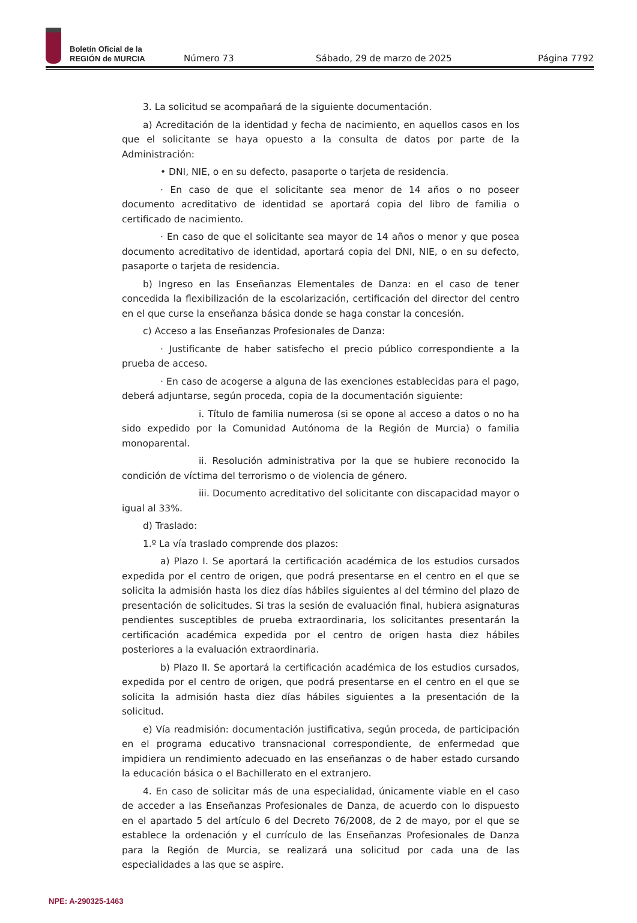Boletín Oficial de la
REGIÓN de MURCIA
Número 73
Sábado, 29 de marzo de 2025
Página 7792
3. La solicitud se acompañará de la siguiente documentación.
a) Acreditación de la identidad y fecha de nacimiento, en aquellos casos en los que el solicitante se haya opuesto a la consulta de datos por parte de la Administración:
• DNI, NIE, o en su defecto, pasaporte o tarjeta de residencia.
· En caso de que el solicitante sea menor de 14 años o no poseer documento acreditativo de identidad se aportará copia del libro de familia o certificado de nacimiento.
· En caso de que el solicitante sea mayor de 14 años o menor y que posea documento acreditativo de identidad, aportará copia del DNI, NIE, o en su defecto, pasaporte o tarjeta de residencia.
b) Ingreso en las Enseñanzas Elementales de Danza: en el caso de tener concedida la flexibilización de la escolarización, certificación del director del centro en el que curse la enseñanza básica donde se haga constar la concesión.
c) Acceso a las Enseñanzas Profesionales de Danza:
· Justificante de haber satisfecho el precio público correspondiente a la prueba de acceso.
· En caso de acogerse a alguna de las exenciones establecidas para el pago, deberá adjuntarse, según proceda, copia de la documentación siguiente:
i. Título de familia numerosa (si se opone al acceso a datos o no ha sido expedido por la Comunidad Autónoma de la Región de Murcia) o familia monoparental.
ii. Resolución administrativa por la que se hubiere reconocido la condición de víctima del terrorismo o de violencia de género.
iii. Documento acreditativo del solicitante con discapacidad mayor o igual al 33%.
d) Traslado:
1.º La vía traslado comprende dos plazos:
a) Plazo I. Se aportará la certificación académica de los estudios cursados expedida por el centro de origen, que podrá presentarse en el centro en el que se solicita la admisión hasta los diez días hábiles siguientes al del término del plazo de presentación de solicitudes. Si tras la sesión de evaluación final, hubiera asignaturas pendientes susceptibles de prueba extraordinaria, los solicitantes presentarán la certificación académica expedida por el centro de origen hasta diez hábiles posteriores a la evaluación extraordinaria.
b) Plazo II. Se aportará la certificación académica de los estudios cursados, expedida por el centro de origen, que podrá presentarse en el centro en el que se solicita la admisión hasta diez días hábiles siguientes a la presentación de la solicitud.
e) Vía readmisión: documentación justificativa, según proceda, de participación en el programa educativo transnacional correspondiente, de enfermedad que impidiera un rendimiento adecuado en las enseñanzas o de haber estado cursando la educación básica o el Bachillerato en el extranjero.
4. En caso de solicitar más de una especialidad, únicamente viable en el caso de acceder a las Enseñanzas Profesionales de Danza, de acuerdo con lo dispuesto en el apartado 5 del artículo 6 del Decreto 76/2008, de 2 de mayo, por el que se establece la ordenación y el currículo de las Enseñanzas Profesionales de Danza para la Región de Murcia, se realizará una solicitud por cada una de las especialidades a las que se aspire.
NPE: A-290325-1463